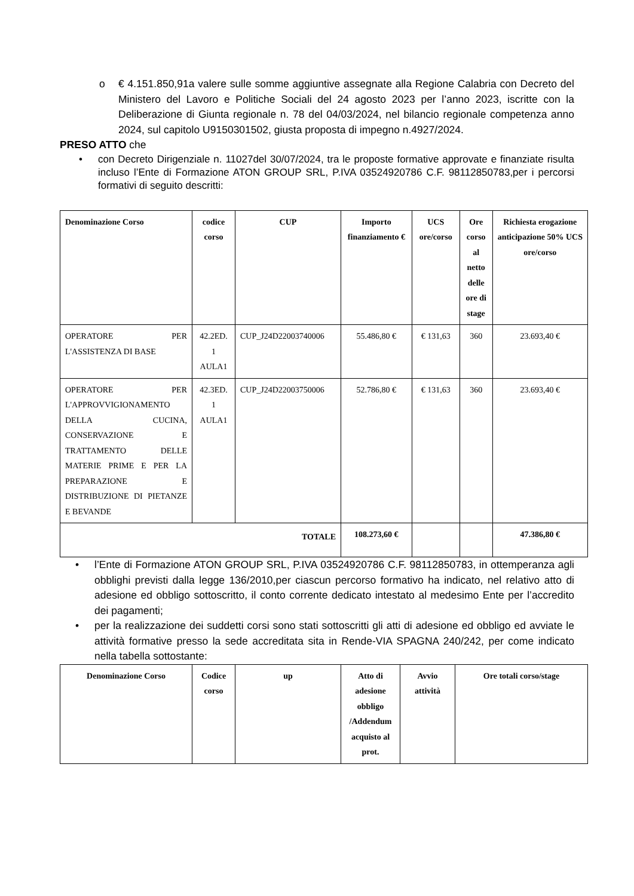o € 4.151.850,91a valere sulle somme aggiuntive assegnate alla Regione Calabria con Decreto del Ministero del Lavoro e Politiche Sociali del 24 agosto 2023 per l’anno 2023, iscritte con la Deliberazione di Giunta regionale n. 78 del 04/03/2024, nel bilancio regionale competenza anno 2024, sul capitolo U9150301502, giusta proposta di impegno n.4927/2024.
PRESO ATTO che
• con Decreto Dirigenziale n. 11027del 30/07/2024, tra le proposte formative approvate e finanziate risulta incluso l’Ente di Formazione ATON GROUP SRL, P.IVA 03524920786 C.F. 98112850783,per i percorsi formativi di seguito descritti:
| Denominazione Corso | codice corso | CUP | Importo finanziamento € | UCS ore/corso | Ore corso al netto delle ore di stage | Richiesta erogazione anticipazione 50% UCS ore/corso |
| --- | --- | --- | --- | --- | --- | --- |
| OPERATORE PER L'ASSISTENZA DI BASE | 42.2ED. 1 AULA1 | CUP_J24D22003740006 | 55.486,80 € | € 131,63 | 360 | 23.693,40 € |
| OPERATORE PER L'APPROVVIGIONAMENTO DELLA CUCINA, CONSERVAZIONE E TRATTAMENTO DELLE MATERIE PRIME E PER LA PREPARAZIONE E DISTRIBUZIONE DI PIETANZE E BEVANDE | 42.3ED. 1 AULA1 | CUP_J24D22003750006 | 52.786,80 € | € 131,63 | 360 | 23.693,40 € |
| TOTALE | | | 108.273,60 € | | | 47.386,80 € |
• l’Ente di Formazione ATON GROUP SRL, P.IVA 03524920786 C.F. 98112850783, in ottemperanza agli obblighi previsti dalla legge 136/2010,per ciascun percorso formativo ha indicato, nel relativo atto di adesione ed obbligo sottoscritto, il conto corrente dedicato intestato al medesimo Ente per l’accredito dei pagamenti;
• per la realizzazione dei suddetti corsi sono stati sottoscritti gli atti di adesione ed obbligo ed avviate le attività formative presso la sede accreditata sita in Rende-VIA SPAGNA 240/242, per come indicato nella tabella sottostante:
| Denominazione Corso | Codice corso | up | Atto di adesione obbligo /Addendum acquisto al prot. | Avvio attività | Ore totali corso/stage |
| --- | --- | --- | --- | --- | --- |